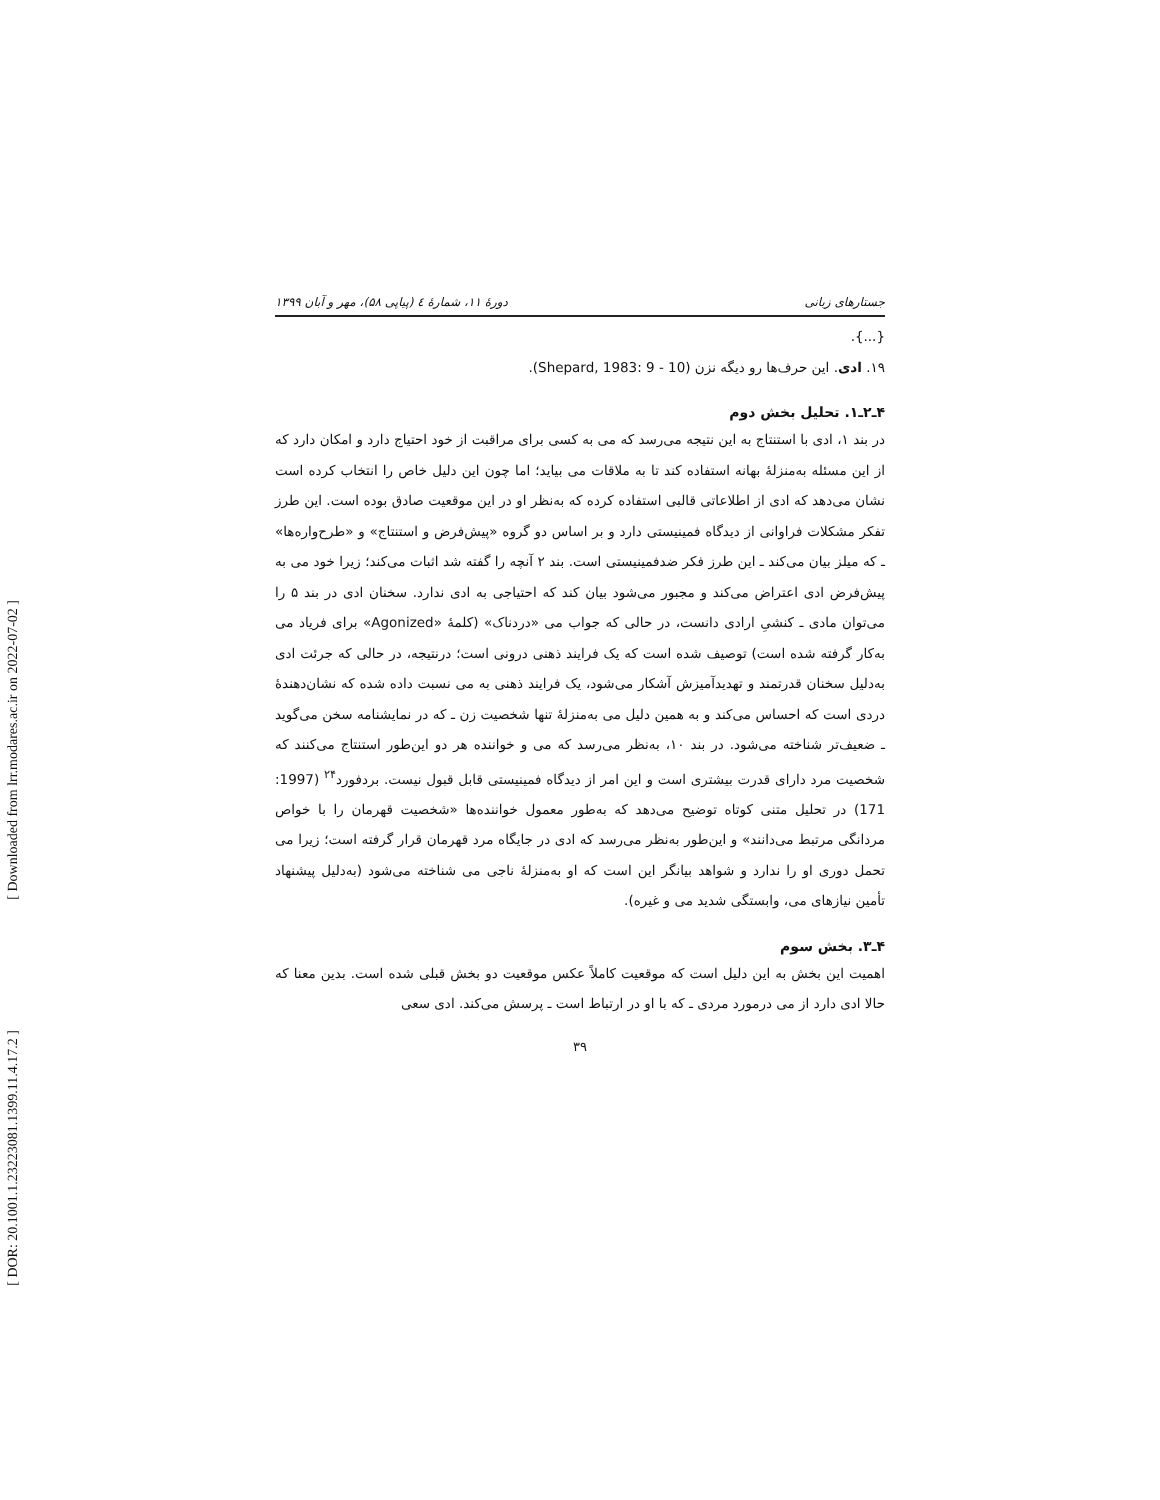[ Downloaded from lrr.modares.ac.ir on 2022-07-02 ]
[ DOR: 20.1001.1.23223081.1399.11.4.17.2 ]
جستارهای زبانی دورهٔ ۱۱، شمارهٔ ٤ (پیاپی ۵۸)، مهر و آبان ۱۳۹۹
{...}.
۱۹. ادی. این حرف‌ها رو دیگه نزن (Shepard, 1983: 9 - 10).
۴ـ۲ـ۱. تحلیل بخش دوم
در بند ۱، ادی با استنتاج به این نتیجه می‌رسد که می به کسی برای مراقبت از خود احتیاج دارد و امکان دارد که از این مسئله به‌منزلهٔ بهانه استفاده کند تا به ملاقات می بیاید؛ اما چون این دلیل خاص را انتخاب کرده است نشان می‌دهد که ادی از اطلاعاتی قالبی استفاده کرده که به‌نظر او در این موقعیت صادق بوده است. این طرز تفکر مشکلات فراوانی از دیدگاه فمینیستی دارد و بر اساس دو گروه «پیش‌فرض و استنتاج» و «طرح‌واره‌ها» ـ که میلز بیان می‌کند ـ این طرز فکر ضدفمینیستی است. بند ۲ آنچه را گفته شد اثبات می‌کند؛ زیرا خود می به پیش‌فرض ادی اعتراض می‌کند و مجبور می‌شود بیان کند که احتیاجی به ادی ندارد. سخنان ادی در بند ۵ را می‌توان مادی ـ کنشیِ ارادی دانست، در حالی که جواب می «دردناک» (کلمهٔ «Agonized» برای فریاد می به‌کار گرفته شده است) توصیف شده است که یک فرایند ذهنی درونی است؛ درنتیجه، در حالی که جرئت ادی به‌دلیل سخنان قدرتمند و تهدیدآمیزش آشکار می‌شود، یک فرایند ذهنی به می نسبت داده شده که نشان‌دهندهٔ دردی است که احساس می‌کند و به همین دلیل می به‌منزلهٔ تنها شخصیت زن ـ که در نمایشنامه سخن می‌گوید ـ ضعیف‌تر شناخته می‌شود. در بند ۱۰، به‌نظر می‌رسد که می و خواننده هر دو این‌طور استنتاج می‌کنند که شخصیت مرد دارای قدرت بیشتری است و این امر از دیدگاه فمینیستی قابل قبول نیست. بردفورد<sup>۲۴</sup> (1997: 171) در تحلیل متنی کوتاه توضیح می‌دهد که به‌طور معمول خواننده‌ها «شخصیت قهرمان را با خواص مردانگی مرتبط می‌دانند» و این‌طور به‌نظر می‌رسد که ادی در جایگاه مرد قهرمان قرار گرفته است؛ زیرا می تحمل دوری او را ندارد و شواهد بیانگر این است که او به‌منزلهٔ ناجی می شناخته می‌شود (به‌دلیل پیشنهاد تأمین نیازهای می، وابستگی شدید می و غیره).
۴ـ۳. بخش سوم
اهمیت این بخش به این دلیل است که موقعیت کاملاً عکس موقعیت دو بخش قبلی شده است. بدین معنا که حالا ادی دارد از می درمورد مردی ـ که با او در ارتباط است ـ پرسش می‌کند. ادی سعی
۳۹